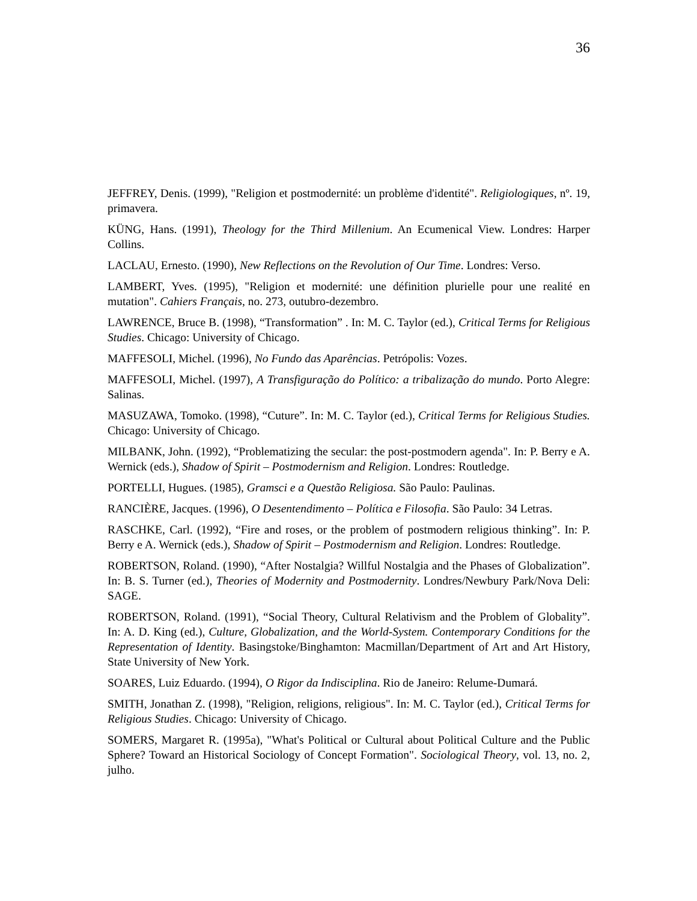36
JEFFREY, Denis. (1999), "Religion et postmodernité: un problème d'identité". Religiologiques, nº. 19, primavera.
KÜNG, Hans. (1991), Theology for the Third Millenium. An Ecumenical View. Londres: Harper Collins.
LACLAU, Ernesto. (1990), New Reflections on the Revolution of Our Time. Londres: Verso.
LAMBERT, Yves. (1995), "Religion et modernité: une définition plurielle pour une realité en mutation". Cahiers Français, no. 273, outubro-dezembro.
LAWRENCE, Bruce B. (1998), “Transformation” . In: M. C. Taylor (ed.), Critical Terms for Religious Studies. Chicago: University of Chicago.
MAFFESOLI, Michel. (1996), No Fundo das Aparências. Petrópolis: Vozes.
MAFFESOLI, Michel. (1997), A Transfiguração do Político: a tribalização do mundo. Porto Alegre: Salinas.
MASUZAWA, Tomoko. (1998), “Cuture”. In: M. C. Taylor (ed.), Critical Terms for Religious Studies. Chicago: University of Chicago.
MILBANK, John. (1992), “Problematizing the secular: the post-postmodern agenda". In: P. Berry e A. Wernick (eds.), Shadow of Spirit – Postmodernism and Religion. Londres: Routledge.
PORTELLI, Hugues. (1985), Gramsci e a Questão Religiosa. São Paulo: Paulinas.
RANCIÈRE, Jacques. (1996), O Desentendimento – Política e Filosofia. São Paulo: 34 Letras.
RASCHKE, Carl. (1992), “Fire and roses, or the problem of postmodern religious thinking”. In: P. Berry e A. Wernick (eds.), Shadow of Spirit – Postmodernism and Religion. Londres: Routledge.
ROBERTSON, Roland. (1990), “After Nostalgia? Willful Nostalgia and the Phases of Globalization”. In: B. S. Turner (ed.), Theories of Modernity and Postmodernity. Londres/Newbury Park/Nova Deli: SAGE.
ROBERTSON, Roland. (1991), “Social Theory, Cultural Relativism and the Problem of Globality”. In: A. D. King (ed.), Culture, Globalization, and the World-System. Contemporary Conditions for the Representation of Identity. Basingstoke/Binghamton: Macmillan/Department of Art and Art History, State University of New York.
SOARES, Luiz Eduardo. (1994), O Rigor da Indisciplina. Rio de Janeiro: Relume-Dumará.
SMITH, Jonathan Z. (1998), "Religion, religions, religious". In: M. C. Taylor (ed.), Critical Terms for Religious Studies. Chicago: University of Chicago.
SOMERS, Margaret R. (1995a), "What's Political or Cultural about Political Culture and the Public Sphere? Toward an Historical Sociology of Concept Formation". Sociological Theory, vol. 13, no. 2, julho.